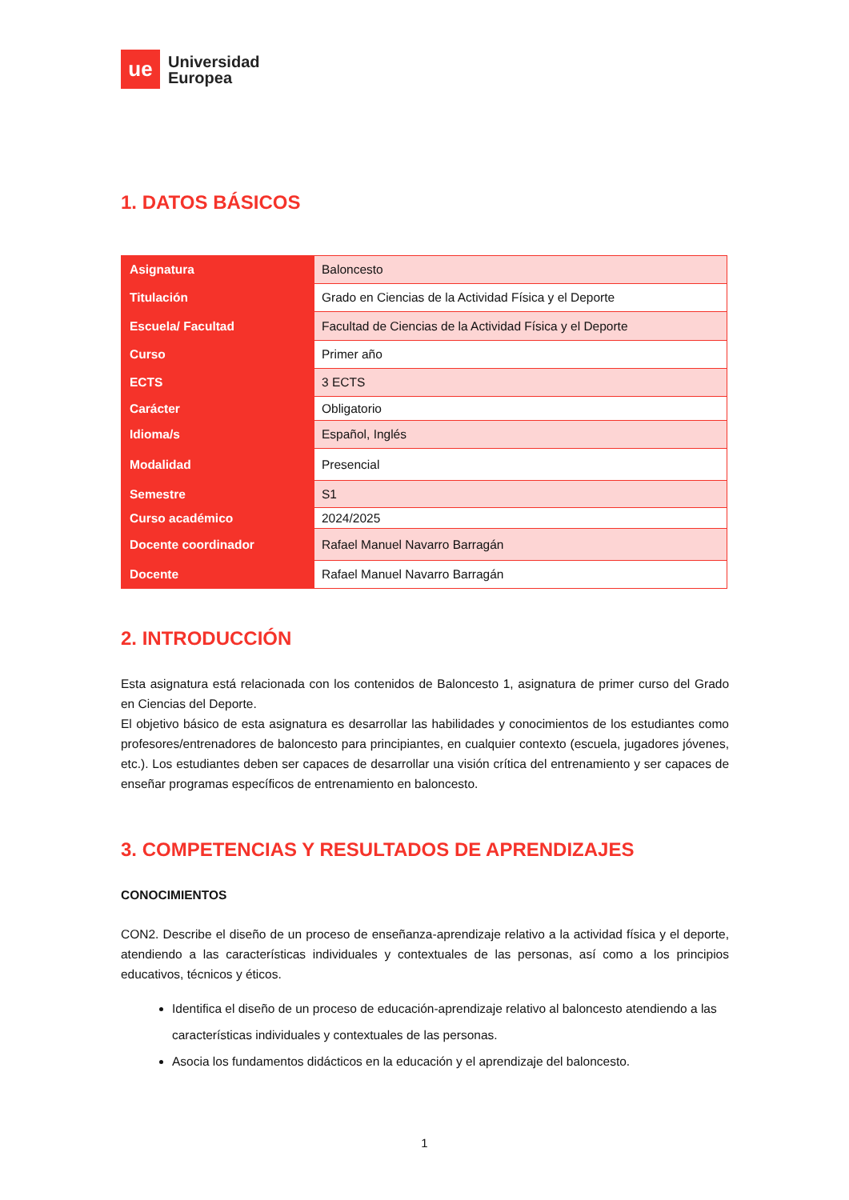ue
Universidad
Europea
1. DATOS BÁSICOS
| Asignatura | Baloncesto |
| Titulación | Grado en Ciencias de la Actividad Física y el Deporte |
| Escuela/ Facultad | Facultad de Ciencias de la Actividad Física y el Deporte |
| Curso | Primer año |
| ECTS | 3 ECTS |
| Carácter | Obligatorio |
| Idioma/s | Español, Inglés |
| Modalidad | Presencial |
| Semestre | S1 |
| Curso académico | 2024/2025 |
| Docente coordinador | Rafael Manuel Navarro Barragán |
| Docente | Rafael Manuel Navarro Barragán |
2. INTRODUCCIÓN
Esta asignatura está relacionada con los contenidos de Baloncesto 1, asignatura de primer curso del Grado en Ciencias del Deporte.
El objetivo básico de esta asignatura es desarrollar las habilidades y conocimientos de los estudiantes como profesores/entrenadores de baloncesto para principiantes, en cualquier contexto (escuela, jugadores jóvenes, etc.). Los estudiantes deben ser capaces de desarrollar una visión crítica del entrenamiento y ser capaces de enseñar programas específicos de entrenamiento en baloncesto.
3. COMPETENCIAS Y RESULTADOS DE APRENDIZAJES
CONOCIMIENTOS
CON2. Describe el diseño de un proceso de enseñanza-aprendizaje relativo a la actividad física y el deporte, atendiendo a las características individuales y contextuales de las personas, así como a los principios educativos, técnicos y éticos.
Identifica el diseño de un proceso de educación-aprendizaje relativo al baloncesto atendiendo a las características individuales y contextuales de las personas.
Asocia los fundamentos didácticos en la educación y el aprendizaje del baloncesto.
1